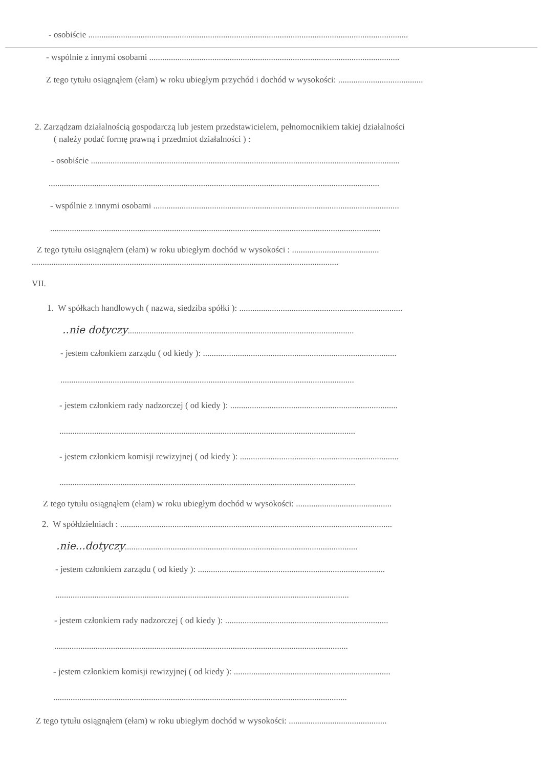- osobiście ...................................................................................................................................................
- wspólnie z innymi osobami ...................................................................................................................
Z tego tytułu osiągnąłem (ełam) w roku ubiegłym przychód i dochód w wysokości: .......................................
2. Zarządzam działalnością gospodarczą lub jestem przedstawicielem, pełnomocnikiem takiej działalności
( należy podać formę prawną i przedmiot działalności ) :
- osobiście ..............................................................................................................................................
........................................................................................................................................................
- wspólnie z innymi osobami .................................................................................................................
........................................................................................................................................................
Z tego tytułu osiągnąłem (ełam) w roku ubiegłym dochód w wysokości : ........................................
.............................................................................................................................................
VII.
1. W spółkach handlowych ( nazwa, siedziba spółki ): ...........................................................................
..nie dotyczy........................................................................................................
- jestem członkiem zarządu ( od kiedy ): .........................................................................................
.......................................................................................................................................
- jestem członkiem rady nadzorczej ( od kiedy ): .............................................................................
........................................................................................................................................
- jestem członkiem komisji rewizyjnej ( od kiedy ): .........................................................................
........................................................................................................................................
Z tego tytułu osiągnąłem (ełam) w roku ubiegłym dochód w wysokości: ............................................
2. W spółdzielniach : .............................................................................................................................
.nie...dotyczy...........................................................................................................
- jestem członkiem zarządu ( od kiedy ): ......................................................................................
.......................................................................................................................................
- jestem członkiem rady nadzorczej ( od kiedy ): ...........................................................................
.......................................................................................................................................
- jestem członkiem komisji rewizyjnej ( od kiedy ): ........................................................................
.......................................................................................................................................
Z tego tytułu osiągnąłem (ełam) w roku ubiegłym dochód w wysokości: .............................................